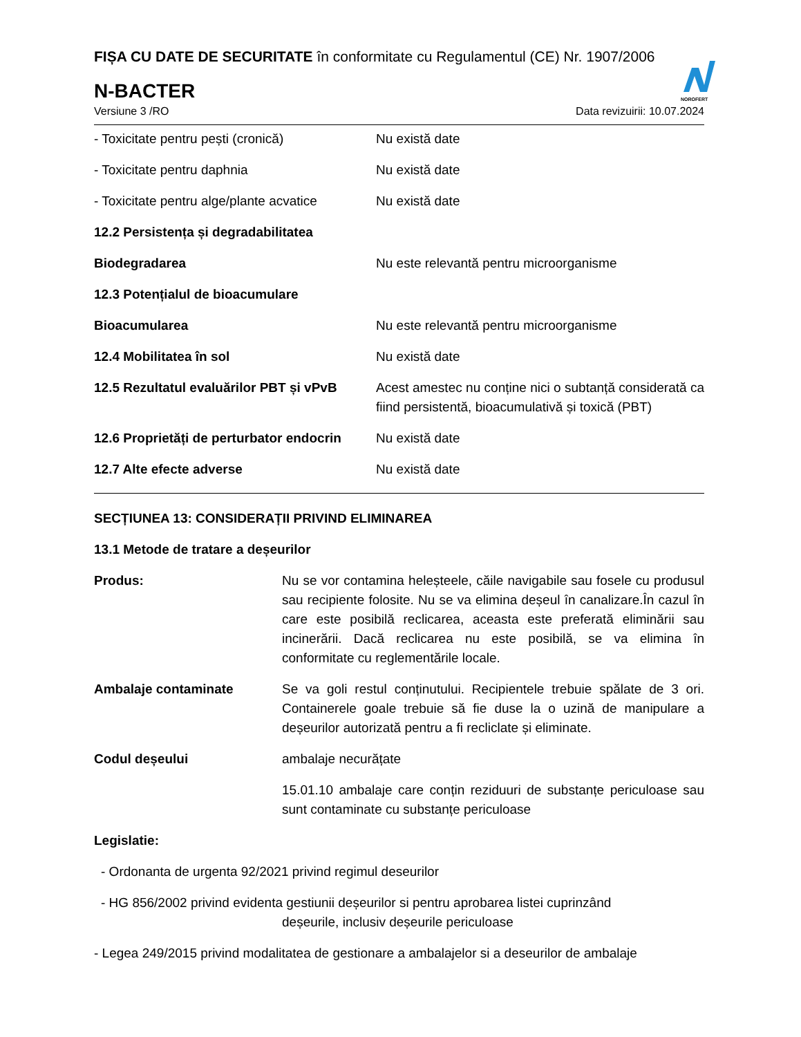NOROFERT
FIȘA CU DATE DE SECURITATE în conformitate cu Regulamentul (CE) Nr. 1907/2006
N-BACTER
Versiune 3 /RO Data revizuirii: 10.07.2024
- Toxicitate pentru pești (cronică) Nu există date
- Toxicitate pentru daphnia Nu există date
- Toxicitate pentru alge/plante acvatice
Nu există date
12.2 Persistența și degradabilitatea
Biodegradarea Nu este relevantă pentru microorganisme
12.3 Potențialul de bioacumulare
Bioacumularea Nu este relevantă pentru microorganisme
12.4 Mobilitatea în sol Nu există date
12.5 Rezultatul evaluărilor PBT și vPvB
Acest amestec nu conține nici o subtanță considerată ca fiind persistentă, bioacumulativă și toxică (PBT)
12.6 Proprietăți de perturbator endocrin
Nu există date
12.7 Alte efecte adverse Nu există date
SECȚIUNEA 13: CONSIDERAȚII PRIVIND ELIMINAREA
13.1 Metode de tratare a deșeurilor
Produs: Nu se vor contamina heleșteele, căile navigabile sau fosele cu produsul sau recipiente folosite. Nu se va elimina deșeul în canalizare.În cazul în care este posibilă reclicarea, aceasta este preferată eliminării sau incinerării. Dacă reclicarea nu este posibilă, se va elimina în conformitate cu reglementările locale.
Ambalaje contaminate Se va goli restul conținutului. Recipientele trebuie spălate de 3 ori. Containerele goale trebuie să fie duse la o uzină de manipulare a deșeurilor autorizată pentru a fi recliclate și eliminate.
Codul deșeului ambalaje necurățate
15.01.10 ambalaje care conțin reziduuri de substanțe periculoase sau sunt contaminate cu substanțe periculoase
Legislatie:
- Ordonanta de urgenta 92/2021 privind regimul deseurilor
- HG 856/2002 privind evidenta gestiunii deșeurilor si pentru aprobarea listei cuprinzând
deșeurile, inclusiv deșeurile periculoase
- Legea 249/2015 privind modalitatea de gestionare a ambalajelor si a deseurilor de ambalaje